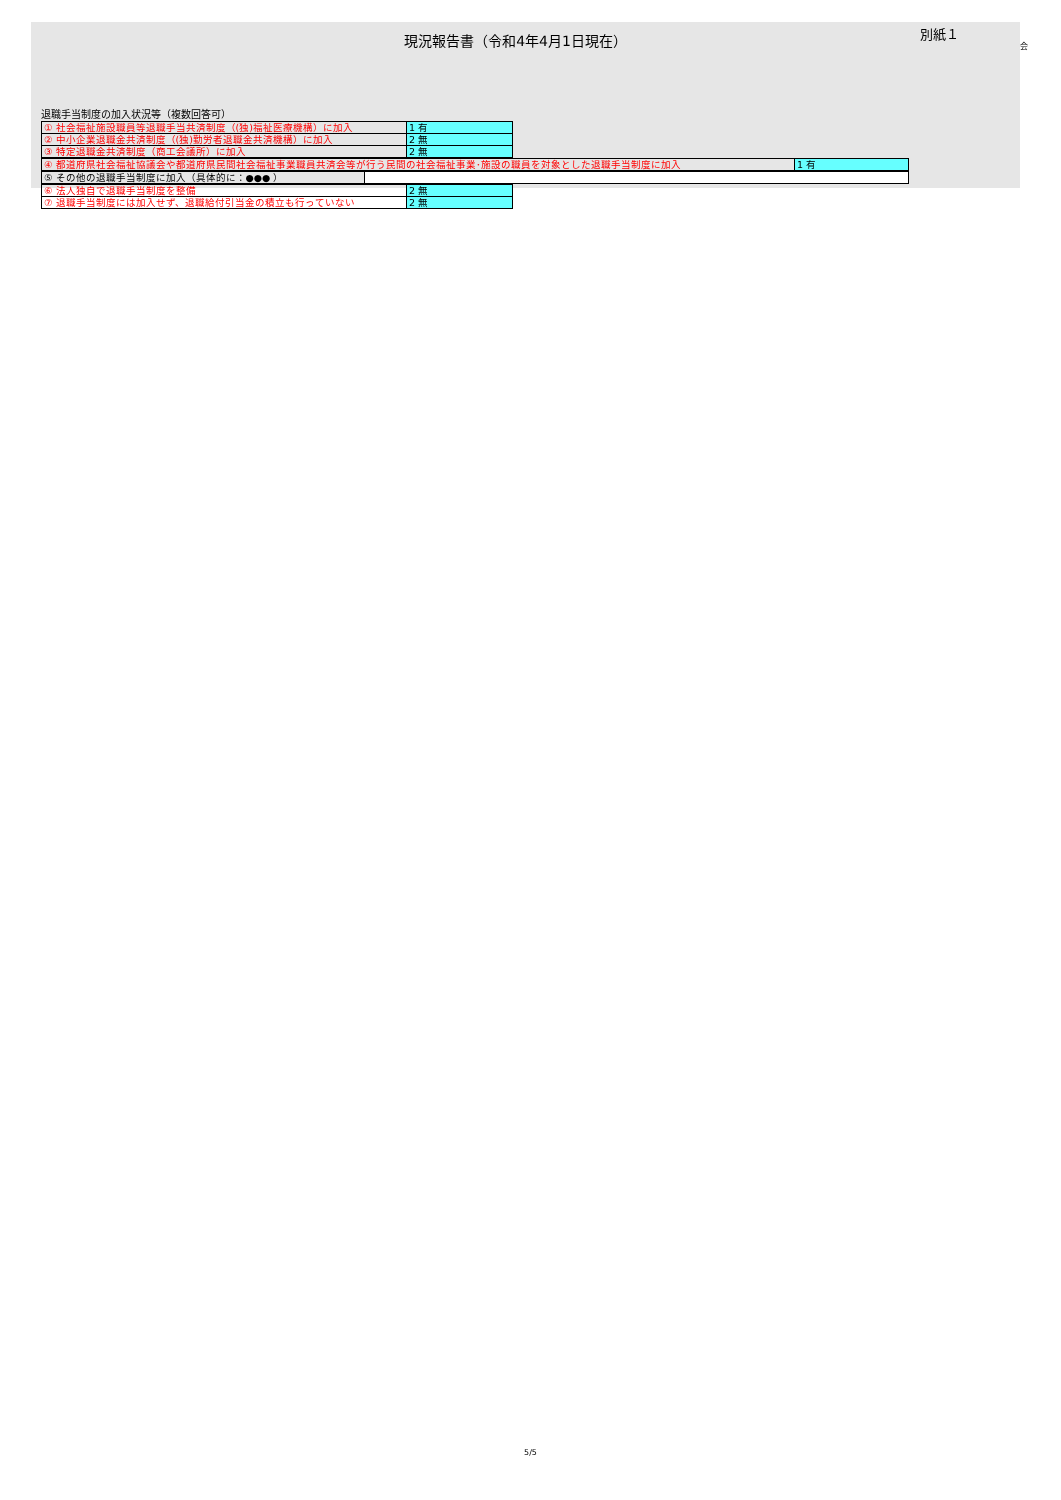現況報告書（令和4年4月1日現在）
別紙１
会
退職手当制度の加入状況等（複数回答可）
| ① 社会福祉施設職員等退職手当共済制度（(独)福祉医療機構）に加入 | 1 有 |
| ② 中小企業退職金共済制度（(独)勤労者退職金共済機構）に加入 | 2 無 |
| ③ 特定退職金共済制度（商工会議所）に加入 | 2 無 |
| ④ 都道府県社会福祉協議会や都道府県民間社会福祉事業職員共済会等が行う民間の社会福祉事業･施設の職員を対象とした退職手当制度に加入 | 1 有 |
| ⑤ その他の退職手当制度に加入（具体的に：●●● ） | |
| ⑥ 法人独自で退職手当制度を整備 | 2 無 |
| ⑦ 退職手当制度には加入せず、退職給付引当金の積立も行っていない | 2 無 |
5/5